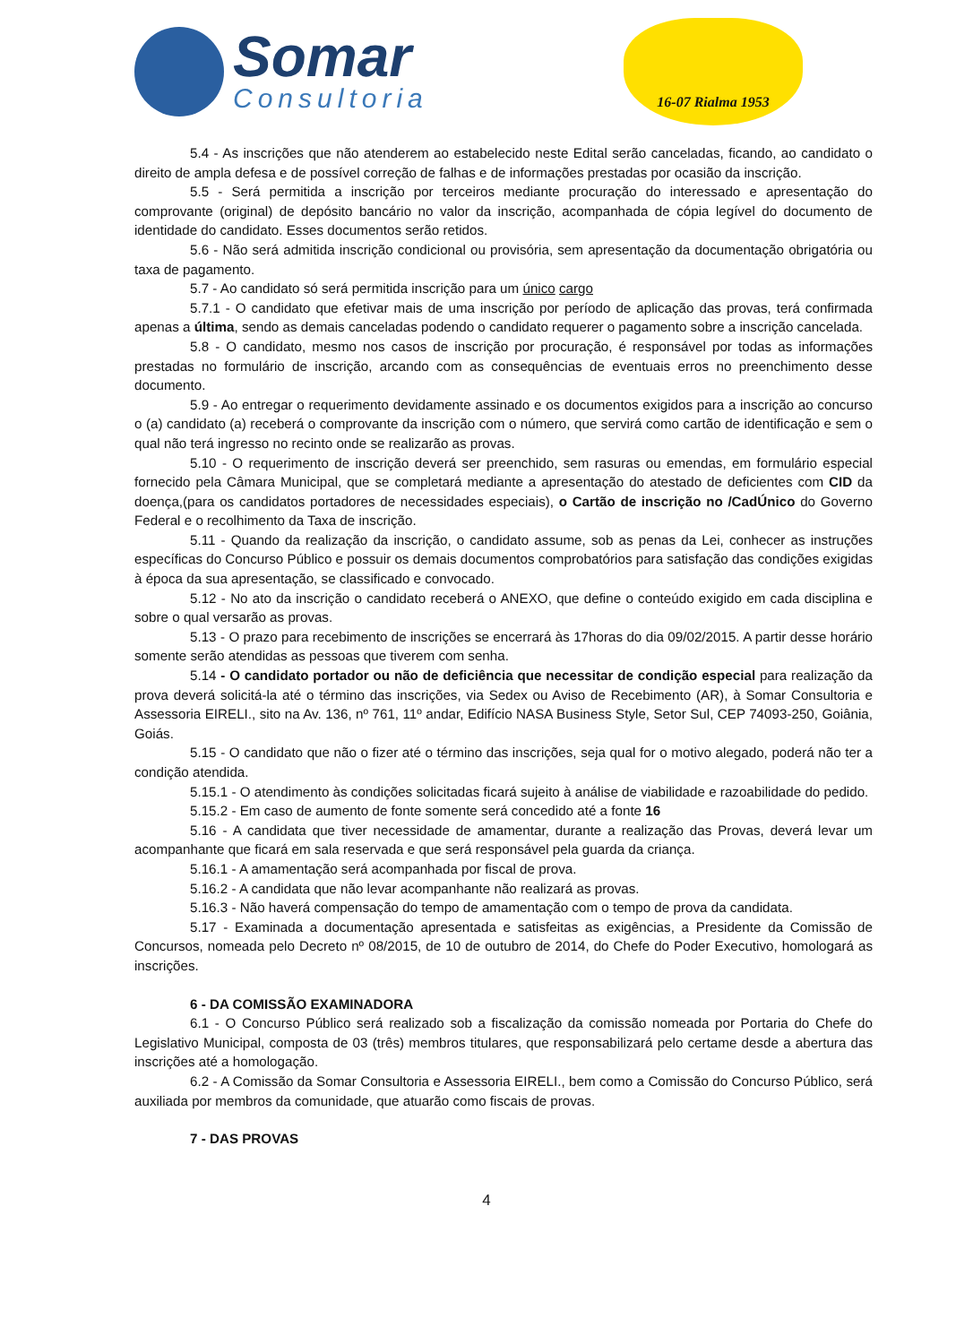Somar
Consultoria
16-07 Rialma 1953
5.4 - As inscrições que não atenderem ao estabelecido neste Edital serão canceladas, ficando, ao candidato o direito de ampla defesa e de possível correção de falhas e de informações prestadas por ocasião da inscrição.
5.5 - Será permitida a inscrição por terceiros mediante procuração do interessado e apresentação do comprovante (original) de depósito bancário no valor da inscrição, acompanhada de cópia legível do documento de identidade do candidato. Esses documentos serão retidos.
5.6 - Não será admitida inscrição condicional ou provisória, sem apresentação da documentação obrigatória ou taxa de pagamento.
5.7 - Ao candidato só será permitida inscrição para um único cargo
5.7.1 - O candidato que efetivar mais de uma inscrição por período de aplicação das provas, terá confirmada apenas a última, sendo as demais canceladas podendo o candidato requerer o pagamento sobre a inscrição cancelada.
5.8 - O candidato, mesmo nos casos de inscrição por procuração, é responsável por todas as informações prestadas no formulário de inscrição, arcando com as consequências de eventuais erros no preenchimento desse documento.
5.9 - Ao entregar o requerimento devidamente assinado e os documentos exigidos para a inscrição ao concurso o (a) candidato (a) receberá o comprovante da inscrição com o número, que servirá como cartão de identificação e sem o qual não terá ingresso no recinto onde se realizarão as provas.
5.10 - O requerimento de inscrição deverá ser preenchido, sem rasuras ou emendas, em formulário especial fornecido pela Câmara Municipal, que se completará mediante a apresentação do atestado de deficientes com CID da doença,(para os candidatos portadores de necessidades especiais), o Cartão de inscrição no /CadÚnico do Governo Federal e o recolhimento da Taxa de inscrição.
5.11 - Quando da realização da inscrição, o candidato assume, sob as penas da Lei, conhecer as instruções específicas do Concurso Público e possuir os demais documentos comprobatórios para satisfação das condições exigidas à época da sua apresentação, se classificado e convocado.
5.12 - No ato da inscrição o candidato receberá o ANEXO, que define o conteúdo exigido em cada disciplina e sobre o qual versarão as provas.
5.13 - O prazo para recebimento de inscrições se encerrará às 17horas do dia 09/02/2015. A partir desse horário somente serão atendidas as pessoas que tiverem com senha.
5.14 - O candidato portador ou não de deficiência que necessitar de condição especial para realização da prova deverá solicitá-la até o término das inscrições, via Sedex ou Aviso de Recebimento (AR), à Somar Consultoria e Assessoria EIRELI., sito na Av. 136, nº 761, 11º andar, Edifício NASA Business Style, Setor Sul, CEP 74093-250, Goiânia, Goiás.
5.15 - O candidato que não o fizer até o término das inscrições, seja qual for o motivo alegado, poderá não ter a condição atendida.
5.15.1 - O atendimento às condições solicitadas ficará sujeito à análise de viabilidade e razoabilidade do pedido.
5.15.2 - Em caso de aumento de fonte somente será concedido até a fonte 16
5.16 - A candidata que tiver necessidade de amamentar, durante a realização das Provas, deverá levar um acompanhante que ficará em sala reservada e que será responsável pela guarda da criança.
5.16.1 - A amamentação será acompanhada por fiscal de prova.
5.16.2 - A candidata que não levar acompanhante não realizará as provas.
5.16.3 - Não haverá compensação do tempo de amamentação com o tempo de prova da candidata.
5.17 - Examinada a documentação apresentada e satisfeitas as exigências, a Presidente da Comissão de Concursos, nomeada pelo Decreto nº 08/2015, de 10 de outubro de 2014, do Chefe do Poder Executivo, homologará as inscrições.
6 - DA COMISSÃO EXAMINADORA
6.1 - O Concurso Público será realizado sob a fiscalização da comissão nomeada por Portaria do Chefe do Legislativo Municipal, composta de 03 (três) membros titulares, que responsabilizará pelo certame desde a abertura das inscrições até a homologação.
6.2 - A Comissão da Somar Consultoria e Assessoria EIRELI., bem como a Comissão do Concurso Público, será auxiliada por membros da comunidade, que atuarão como fiscais de provas.
7 - DAS PROVAS
4